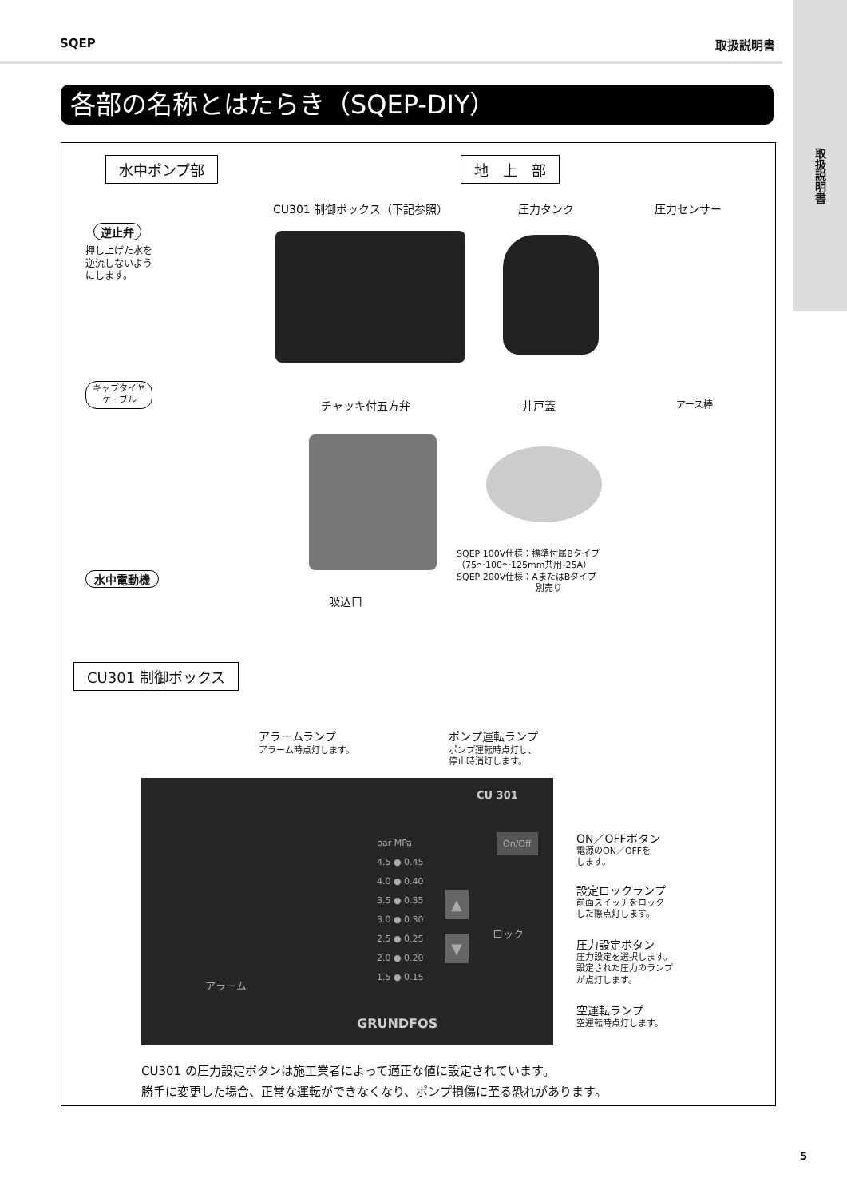SQEP 取扱説明書
取扱説明書
各部の名称とはたらき（SQEP-DIY）
水中ポンプ部 地　上　部
CU301 制御ボックス（下記参照） 圧力タンク 圧力センサー
逆止弁
押し上げた水を
逆流しないよう
にします。
キャブタイヤ
ケーブル
チャッキ付五方弁 井戸蓋 アース棒
SQEP 100V仕様：標準付属Bタイプ
（75～100～125mm共用-25A）
SQEP 200V仕様：AまたはBタイプ
　　　　　　　　　別売り
水中電動機
吸込口
CU301 制御ボックス
アラームランプ
アラーム時点灯します。
ポンプ運転ランプ
ポンプ運転時点灯し、
停止時消灯します。
CU 301
On/Off
bar MPa
4.5 ● 0.45
4.0 ● 0.40
3.5 ● 0.35
3.0 ● 0.30
2.5 ● 0.25
2.0 ● 0.20
1.5 ● 0.15
▲
▼
ロック
アラーム
GRUNDFOS
ON／OFFボタン
電源のON／OFFを
します。
設定ロックランプ
前面スイッチをロック
した際点灯します。
圧力設定ボタン
圧力設定を選択します。
設定された圧力のランプ
が点灯します。
空運転ランプ
空運転時点灯します。
CU301 の圧力設定ボタンは施工業者によって適正な値に設定されています。
勝手に変更した場合、正常な運転ができなくなり、ポンプ損傷に至る恐れがあります。
5